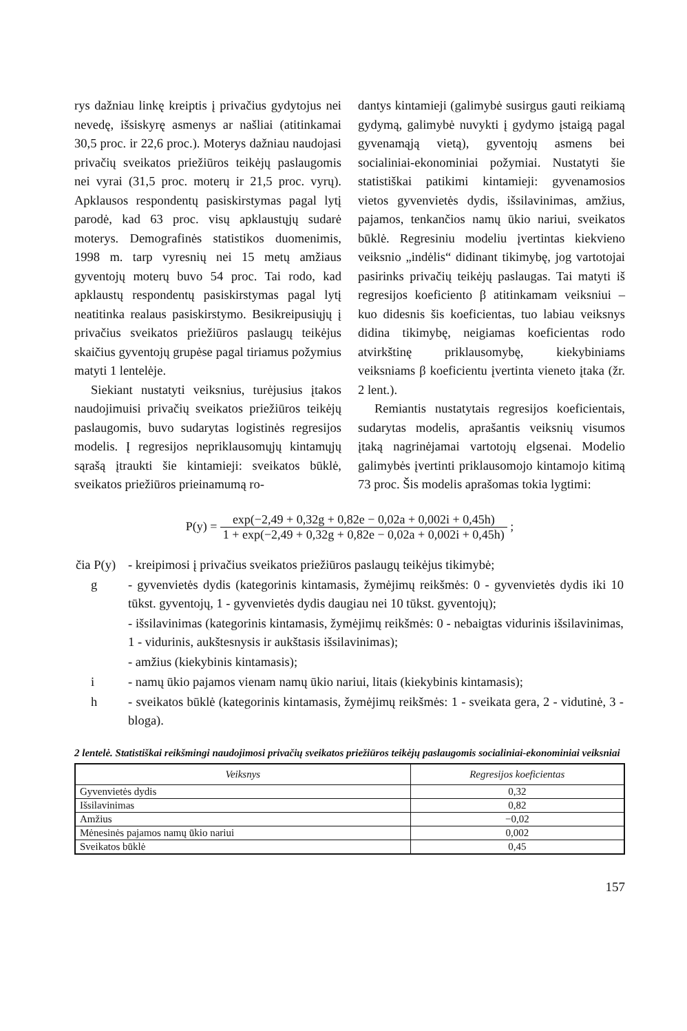rys dažniau linkę kreiptis į privačius gydytojus nei nevedę, išsiskyrę asmenys ar našliai (atitinkamai 30,5 proc. ir 22,6 proc.). Moterys dažniau naudojasi privačių sveikatos priežiūros teikėjų paslaugomis nei vyrai (31,5 proc. moterų ir 21,5 proc. vyrų). Apklausos respondentų pasiskirstymas pagal lytį parodė, kad 63 proc. visų apklaustųjų sudarė moterys. Demografinės statistikos duomenimis, 1998 m. tarp vyresnių nei 15 metų amžiaus gyventojų moterų buvo 54 proc. Tai rodo, kad apklaustų respondentų pasiskirstymas pagal lytį neatitinka realaus pasiskirstymo. Besikreipusiųjų į privačius sveikatos priežiūros paslaugų teikėjus skaičius gyventojų grupėse pagal tiriamus požymius matyti 1 lentelėje.
Siekiant nustatyti veiksnius, turėjusius įtakos naudojimuisi privačių sveikatos priežiūros teikėjų paslaugomis, buvo sudarytas logistinės regresijos modelis. Į regresijos nepriklausomųjų kintamųjų sąrašą įtraukti šie kintamieji: sveikatos būklė, sveikatos priežiūros prieinamumą ro-
dantys kintamieji (galimybė susirgus gauti reikiamą gydymą, galimybė nuvykti į gydymo įstaigą pagal gyvenamąją vietą), gyventojų asmens bei socialiniai-ekonominiai požymiai. Nustatyti šie statistiškai patikimi kintamieji: gyvenamosios vietos gyvenvietės dydis, išsilavinimas, amžius, pajamos, tenkančios namų ūkio nariui, sveikatos būklė. Regresiniu modeliu įvertintas kiekvieno veiksnio „indėlis“ didinant tikimybę, jog vartotojai pasirinks privačių teikėjų paslaugas. Tai matyti iš regresijos koeficiento β atitinkamam veiksniui – kuo didesnis šis koeficientas, tuo labiau veiksnys didina tikimybę, neigiamas koeficientas rodo atvirkštinę priklausomybę, kiekybiniams veiksniams β koeficientu įvertinta vieneto įtaka (žr. 2 lent.).
Remiantis nustatytais regresijos koeficientais, sudarytas modelis, aprašantis veiksnių visumos įtaką nagrinėjamai vartotojų elgsenai. Modelio galimybės įvertinti priklausomojo kintamojo kitimą 73 proc. Šis modelis aprašomas tokia lygtimi:
P(y) = exp(−2,49 + 0,32g + 0,82e − 0,02a + 0,002i + 0,45h) 1 + exp(−2,49 + 0,32g + 0,82e − 0,02a + 0,002i + 0,45h) ;
| čia P(y) | - kreipimosi į privačius sveikatos priežiūros paslaugų teikėjus tikimybė; |
| g | - gyvenvietės dydis (kategorinis kintamasis, žymėjimų reikšmės: 0 - gyvenvietės dydis iki 10 tūkst. gyventojų, 1 - gyvenvietės dydis daugiau nei 10 tūkst. gyventojų); |
| | - išsilavinimas (kategorinis kintamasis, žymėjimų reikšmės: 0 - nebaigtas vidurinis išsilavinimas, 1 - vidurinis, aukštesnysis ir aukštasis išsilavinimas); |
| | - amžius (kiekybinis kintamasis); |
| i | - namų ūkio pajamos vienam namų ūkio nariui, litais (kiekybinis kintamasis); |
| h | - sveikatos būklė (kategorinis kintamasis, žymėjimų reikšmės: 1 - sveikata gera, 2 - vidutinė, 3 - bloga). |
2 lentelė. Statistiškai reikšmingi naudojimosi privačių sveikatos priežiūros teikėjų paslaugomis socialiniai-ekonominiai veiksniai
| Veiksnys | Regresijos koeficientas |
| --- | --- |
| Gyvenvietės dydis | 0,32 |
| Išsilavinimas | 0,82 |
| Amžius | −0,02 |
| Mėnesinės pajamos namų ūkio nariui | 0,002 |
| Sveikatos būklė | 0,45 |
157